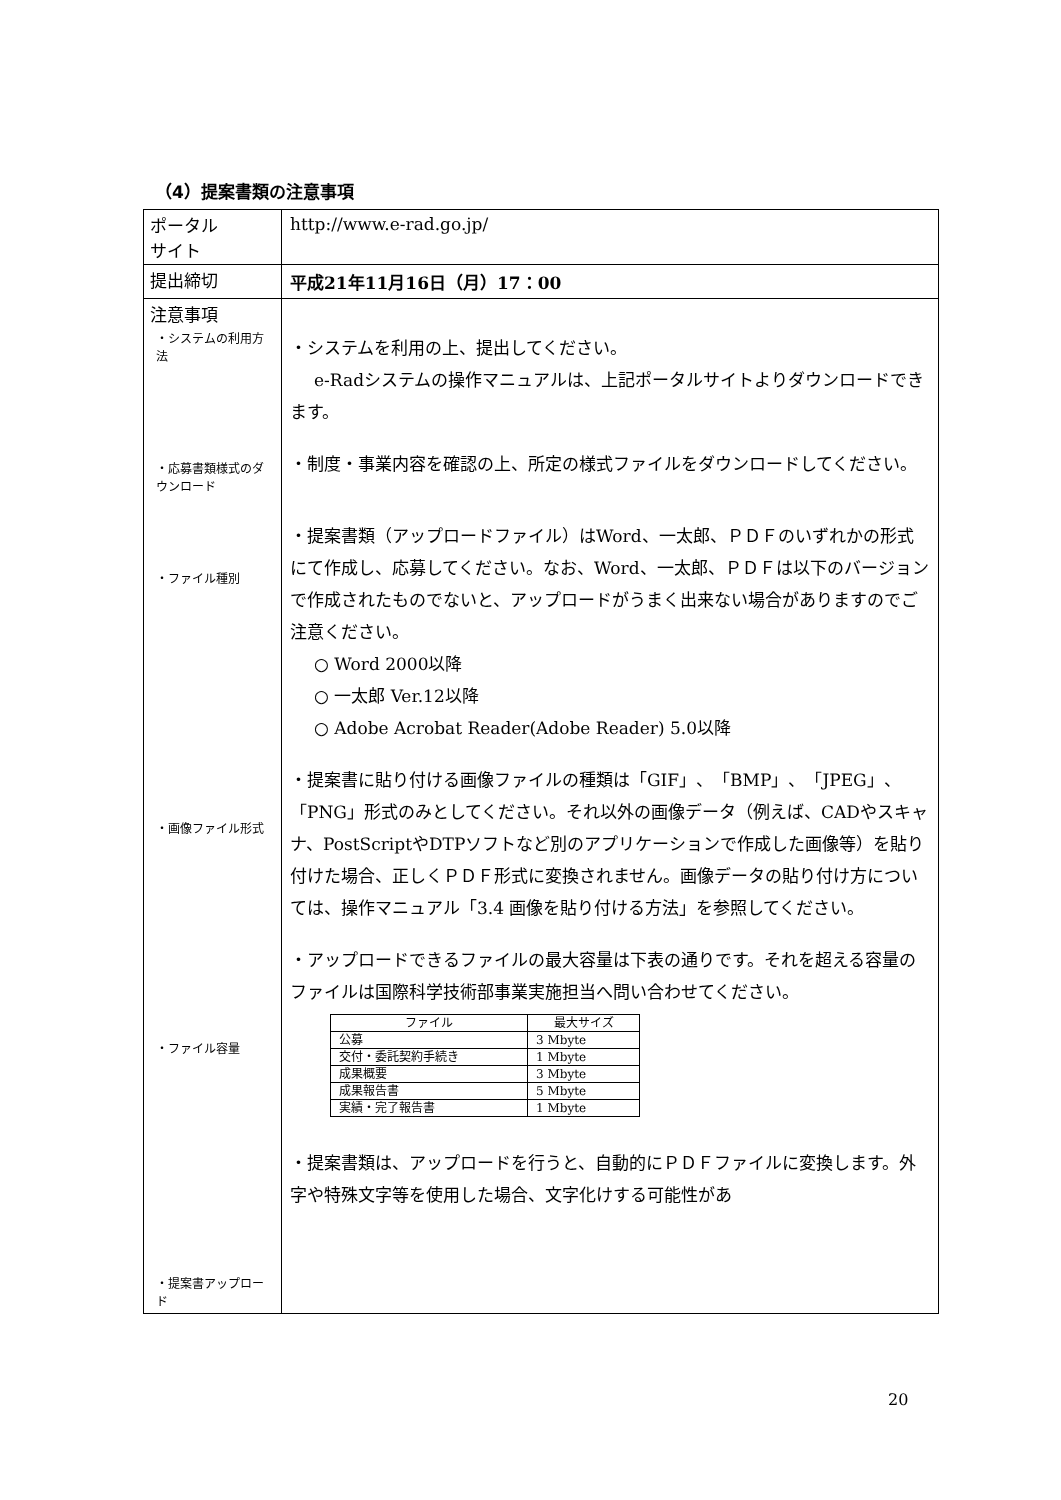（4）提案書類の注意事項
| ポータル サイト | http://www.e-rad.go.jp/ |
| 提出締切 | 平成21年11月16日（月）17：00 |
| 注意事項 | |
| ・システムの利用方法 ・応募書類様式のダウンロード ・ファイル種別 ・画像ファイル形式 ・ファイル容量 ・提案書アップロード | ・システムを利用の上、提出してください。 e-Radシステムの操作マニュアルは、上記ポータルサイトよりダウンロードできます。 ・制度・事業内容を確認の上、所定の様式ファイルをダウンロードしてください。 ・提案書類（アップロードファイル）はWord、一太郎、ＰＤＦのいずれかの形式にて作成し、応募してください。なお、Word、一太郎、ＰＤＦは以下のバージョンで作成されたものでないと、アップロードがうまく出来ない場合がありますのでご注意ください。 ○ Word 2000以降 ○ 一太郎 Ver.12以降 ○ Adobe Acrobat Reader(Adobe Reader) 5.0以降 ・提案書に貼り付ける画像ファイルの種類は「GIF」、「BMP」、「JPEG」、「PNG」形式のみとしてください。それ以外の画像データ（例えば、CADやスキャナ、PostScriptやDTPソフトなど別のアプリケーションで作成した画像等）を貼り付けた場合、正しくＰＤＦ形式に変換されません。画像データの貼り付け方については、操作マニュアル「3.4 画像を貼り付ける方法」を参照してください。 ・アップロードできるファイルの最大容量は下表の通りです。それを超える容量のファイルは国際科学技術部事業実施担当へ問い合わせてください。 / ファイル / 最大サイズ / / 公募 / 3 Mbyte / / 交付・委託契約手続き / 1 Mbyte / / 成果概要 / 3 Mbyte / / 成果報告書 / 5 Mbyte / / 実績・完了報告書 / 1 Mbyte / ・提案書類は、アップロードを行うと、自動的にＰＤＦファイルに変換します。外字や特殊文字等を使用した場合、文字化けする可能性があ |
20